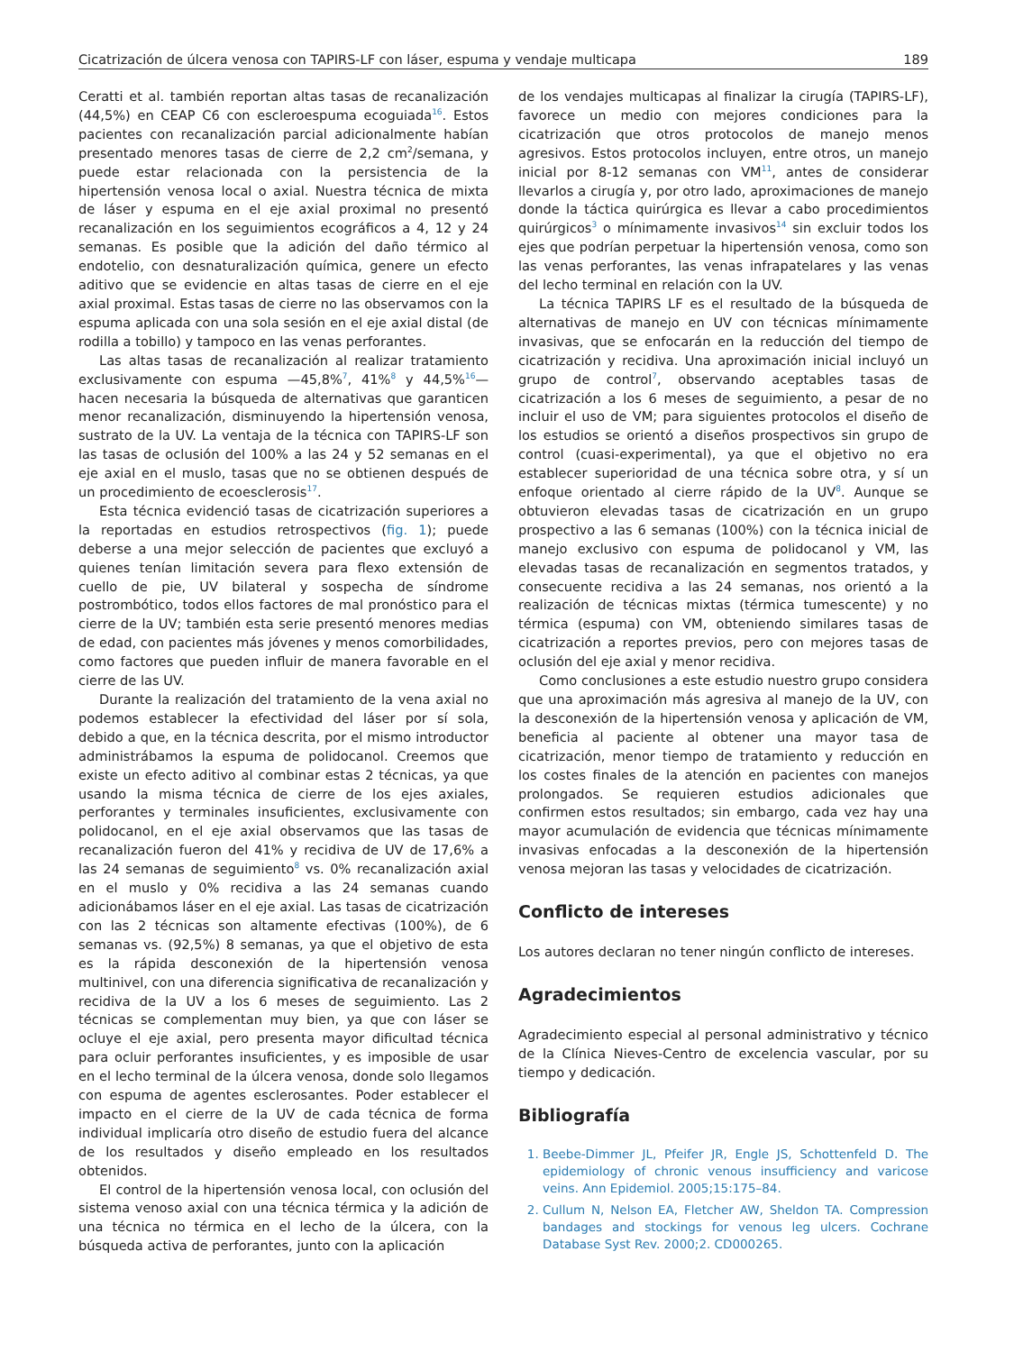Cicatrización de úlcera venosa con TAPIRS-LF con láser, espuma y vendaje multicapa 189
Ceratti et al. también reportan altas tasas de recanalización (44,5%) en CEAP C6 con escleroespuma ecoguiada<sup>16</sup>. Estos pacientes con recanalización parcial adicionalmente habían presentado menores tasas de cierre de 2,2 cm<sup>2</sup>/semana, y puede estar relacionada con la persistencia de la hipertensión venosa local o axial. Nuestra técnica de mixta de láser y espuma en el eje axial proximal no presentó recanalización en los seguimientos ecográficos a 4, 12 y 24 semanas. Es posible que la adición del daño térmico al endotelio, con desnaturalización química, genere un efecto aditivo que se evidencie en altas tasas de cierre en el eje axial proximal. Estas tasas de cierre no las observamos con la espuma aplicada con una sola sesión en el eje axial distal (de rodilla a tobillo) y tampoco en las venas perforantes.
Las altas tasas de recanalización al realizar tratamiento exclusivamente con espuma —45,8%<sup>7</sup>, 41%<sup>8</sup> y 44,5%<sup>16</sup>— hacen necesaria la búsqueda de alternativas que garanticen menor recanalización, disminuyendo la hipertensión venosa, sustrato de la UV. La ventaja de la técnica con TAPIRS-LF son las tasas de oclusión del 100% a las 24 y 52 semanas en el eje axial en el muslo, tasas que no se obtienen después de un procedimiento de ecoesclerosis<sup>17</sup>.
Esta técnica evidenció tasas de cicatrización superiores a la reportadas en estudios retrospectivos (fig. 1); puede deberse a una mejor selección de pacientes que excluyó a quienes tenían limitación severa para flexo extensión de cuello de pie, UV bilateral y sospecha de síndrome postrombótico, todos ellos factores de mal pronóstico para el cierre de la UV; también esta serie presentó menores medias de edad, con pacientes más jóvenes y menos comorbilidades, como factores que pueden influir de manera favorable en el cierre de las UV.
Durante la realización del tratamiento de la vena axial no podemos establecer la efectividad del láser por sí sola, debido a que, en la técnica descrita, por el mismo introductor administrábamos la espuma de polidocanol. Creemos que existe un efecto aditivo al combinar estas 2 técnicas, ya que usando la misma técnica de cierre de los ejes axiales, perforantes y terminales insuficientes, exclusivamente con polidocanol, en el eje axial observamos que las tasas de recanalización fueron del 41% y recidiva de UV de 17,6% a las 24 semanas de seguimiento<sup>8</sup> vs. 0% recanalización axial en el muslo y 0% recidiva a las 24 semanas cuando adicionábamos láser en el eje axial. Las tasas de cicatrización con las 2 técnicas son altamente efectivas (100%), de 6 semanas vs. (92,5%) 8 semanas, ya que el objetivo de esta es la rápida desconexión de la hipertensión venosa multinivel, con una diferencia significativa de recanalización y recidiva de la UV a los 6 meses de seguimiento. Las 2 técnicas se complementan muy bien, ya que con láser se ocluye el eje axial, pero presenta mayor dificultad técnica para ocluir perforantes insuficientes, y es imposible de usar en el lecho terminal de la úlcera venosa, donde solo llegamos con espuma de agentes esclerosantes. Poder establecer el impacto en el cierre de la UV de cada técnica de forma individual implicaría otro diseño de estudio fuera del alcance de los resultados y diseño empleado en los resultados obtenidos.
El control de la hipertensión venosa local, con oclusión del sistema venoso axial con una técnica térmica y la adición de una técnica no térmica en el lecho de la úlcera, con la búsqueda activa de perforantes, junto con la aplicación
de los vendajes multicapas al finalizar la cirugía (TAPIRS-LF), favorece un medio con mejores condiciones para la cicatrización que otros protocolos de manejo menos agresivos. Estos protocolos incluyen, entre otros, un manejo inicial por 8-12 semanas con VM<sup>11</sup>, antes de considerar llevarlos a cirugía y, por otro lado, aproximaciones de manejo donde la táctica quirúrgica es llevar a cabo procedimientos quirúrgicos<sup>3</sup> o mínimamente invasivos<sup>14</sup> sin excluir todos los ejes que podrían perpetuar la hipertensión venosa, como son las venas perforantes, las venas infrapatelares y las venas del lecho terminal en relación con la UV.
La técnica TAPIRS LF es el resultado de la búsqueda de alternativas de manejo en UV con técnicas mínimamente invasivas, que se enfocarán en la reducción del tiempo de cicatrización y recidiva. Una aproximación inicial incluyó un grupo de control<sup>7</sup>, observando aceptables tasas de cicatrización a los 6 meses de seguimiento, a pesar de no incluir el uso de VM; para siguientes protocolos el diseño de los estudios se orientó a diseños prospectivos sin grupo de control (cuasi-experimental), ya que el objetivo no era establecer superioridad de una técnica sobre otra, y sí un enfoque orientado al cierre rápido de la UV<sup>8</sup>. Aunque se obtuvieron elevadas tasas de cicatrización en un grupo prospectivo a las 6 semanas (100%) con la técnica inicial de manejo exclusivo con espuma de polidocanol y VM, las elevadas tasas de recanalización en segmentos tratados, y consecuente recidiva a las 24 semanas, nos orientó a la realización de técnicas mixtas (térmica tumescente) y no térmica (espuma) con VM, obteniendo similares tasas de cicatrización a reportes previos, pero con mejores tasas de oclusión del eje axial y menor recidiva.
Como conclusiones a este estudio nuestro grupo considera que una aproximación más agresiva al manejo de la UV, con la desconexión de la hipertensión venosa y aplicación de VM, beneficia al paciente al obtener una mayor tasa de cicatrización, menor tiempo de tratamiento y reducción en los costes finales de la atención en pacientes con manejos prolongados. Se requieren estudios adicionales que confirmen estos resultados; sin embargo, cada vez hay una mayor acumulación de evidencia que técnicas mínimamente invasivas enfocadas a la desconexión de la hipertensión venosa mejoran las tasas y velocidades de cicatrización.
Conflicto de intereses
Los autores declaran no tener ningún conflicto de intereses.
Agradecimientos
Agradecimiento especial al personal administrativo y técnico de la Clínica Nieves-Centro de excelencia vascular, por su tiempo y dedicación.
Bibliografía
1. Beebe-Dimmer JL, Pfeifer JR, Engle JS, Schottenfeld D. The epidemiology of chronic venous insufficiency and varicose veins. Ann Epidemiol. 2005;15:175–84.
2. Cullum N, Nelson EA, Fletcher AW, Sheldon TA. Compression bandages and stockings for venous leg ulcers. Cochrane Database Syst Rev. 2000;2. CD000265.